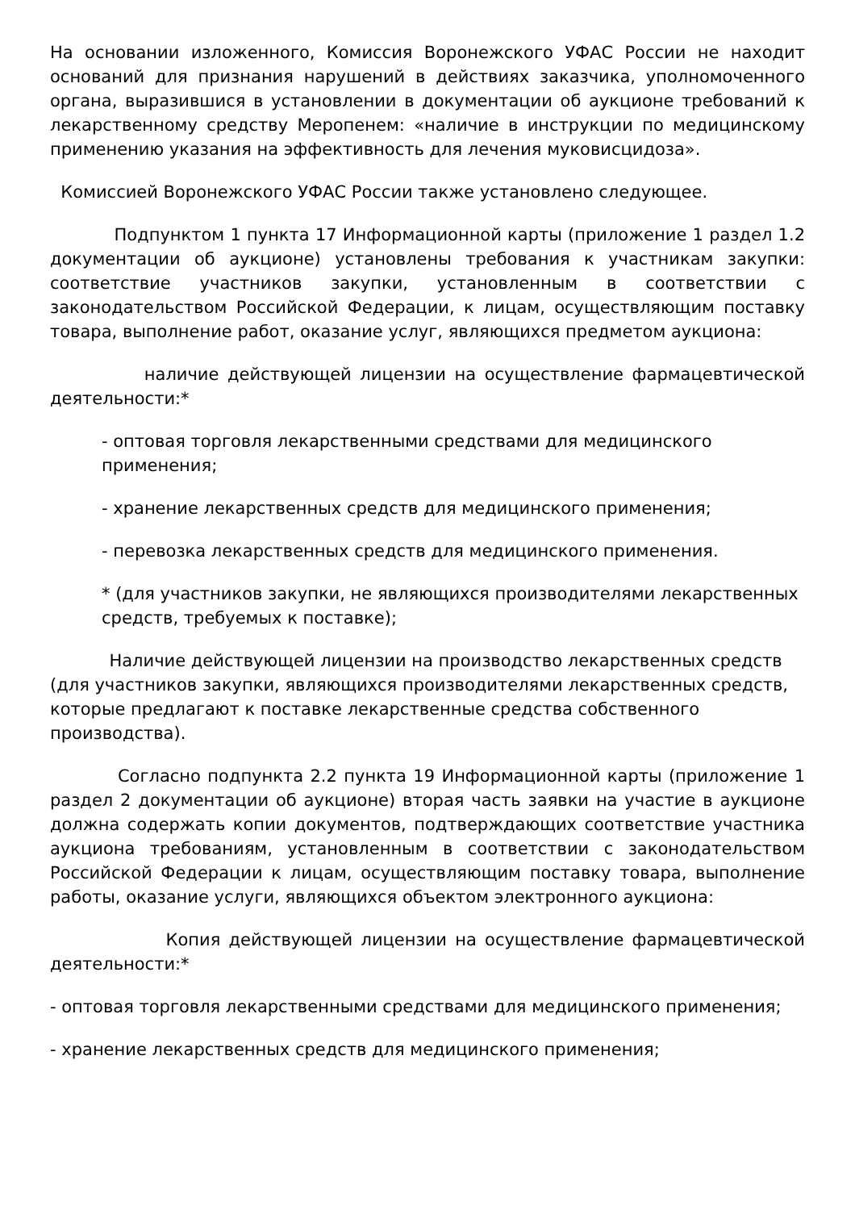На основании изложенного, Комиссия Воронежского УФАС России не находит оснований для признания нарушений в действиях заказчика, уполномоченного органа, выразившися в установлении в документации об аукционе требований к лекарственному средству Меропенем: «наличие в инструкции по медицинскому применению указания на эффективность для лечения муковисцидоза».
Комиссией Воронежского УФАС России также установлено следующее.
Подпунктом 1 пункта 17 Информационной карты (приложение 1 раздел 1.2 документации об аукционе) установлены требования к участникам закупки: соответствие участников закупки, установленным в соответствии с законодательством Российской Федерации, к лицам, осуществляющим поставку товара, выполнение работ, оказание услуг, являющихся предметом аукциона:
наличие действующей лицензии на осуществление фармацевтической деятельности:*
- оптовая торговля лекарственными средствами для медицинского применения;
- хранение лекарственных средств для медицинского применения;
- перевозка лекарственных средств для медицинского применения.
* (для участников закупки, не являющихся производителями лекарственных средств, требуемых к поставке);
Наличие действующей лицензии на производство лекарственных средств (для участников закупки, являющихся производителями лекарственных средств, которые предлагают к поставке лекарственные средства собственного производства).
Согласно подпункта 2.2 пункта 19 Информационной карты (приложение 1 раздел 2 документации об аукционе) вторая часть заявки на участие в аукционе должна содержать копии документов, подтверждающих соответствие участника аукциона требованиям, установленным в соответствии с законодательством Российской Федерации к лицам, осуществляющим поставку товара, выполнение работы, оказание услуги, являющихся объектом электронного аукциона:
Копия действующей лицензии на осуществление фармацевтической деятельности:*
- оптовая торговля лекарственными средствами для медицинского применения;
- хранение лекарственных средств для медицинского применения;